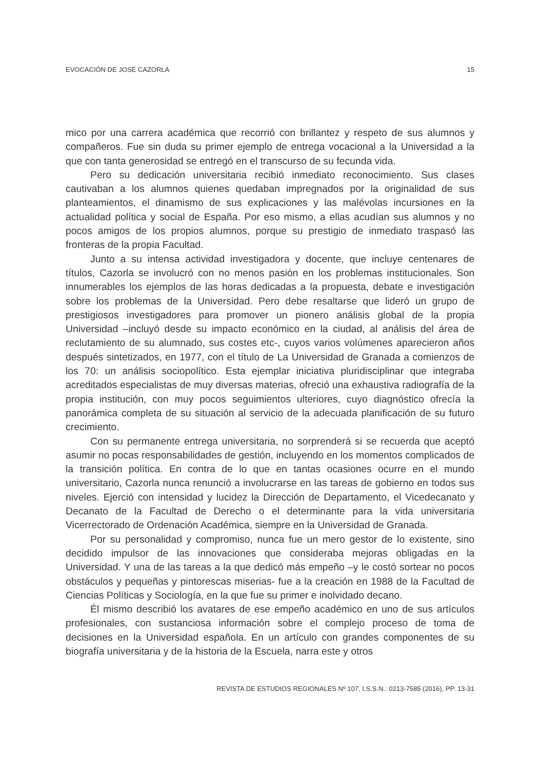EVOCACIÓN DE JOSÉ CAZORLA 15
mico por una carrera académica que recorrió con brillantez y respeto de sus alumnos y compañeros. Fue sin duda su primer ejemplo de entrega vocacional a la Universidad a la que con tanta generosidad se entregó en el transcurso de su fecunda vida.
Pero su dedicación universitaria recibió inmediato reconocimiento. Sus clases cautivaban a los alumnos quienes quedaban impregnados por la originalidad de sus planteamientos, el dinamismo de sus explicaciones y las malévolas incursiones en la actualidad política y social de España. Por eso mismo, a ellas acudían sus alumnos y no pocos amigos de los propios alumnos, porque su prestigio de inmediato traspasó las fronteras de la propia Facultad.
Junto a su intensa actividad investigadora y docente, que incluye centenares de títulos, Cazorla se involucró con no menos pasión en los problemas institucionales. Son innumerables los ejemplos de las horas dedicadas a la propuesta, debate e investigación sobre los problemas de la Universidad. Pero debe resaltarse que lideró un grupo de prestigiosos investigadores para promover un pionero análisis global de la propia Universidad –incluyó desde su impacto económico en la ciudad, al análisis del área de reclutamiento de su alumnado, sus costes etc-, cuyos varios volúmenes aparecieron años después sintetizados, en 1977, con el título de La Universidad de Granada a comienzos de los 70: un análisis sociopolítico. Esta ejemplar iniciativa pluridisciplinar que integraba acreditados especialistas de muy diversas materias, ofreció una exhaustiva radiografía de la propia institución, con muy pocos seguimientos ulteriores, cuyo diagnóstico ofrecía la panorámica completa de su situación al servicio de la adecuada planificación de su futuro crecimiento.
Con su permanente entrega universitaria, no sorprenderá si se recuerda que aceptó asumir no pocas responsabilidades de gestión, incluyendo en los momentos complicados de la transición política. En contra de lo que en tantas ocasiones ocurre en el mundo universitario, Cazorla nunca renunció a involucrarse en las tareas de gobierno en todos sus niveles. Ejerció con intensidad y lucidez la Dirección de Departamento, el Vicedecanato y Decanato de la Facultad de Derecho o el determinante para la vida universitaria Vicerrectorado de Ordenación Académica, siempre en la Universidad de Granada.
Por su personalidad y compromiso, nunca fue un mero gestor de lo existente, sino decidido impulsor de las innovaciones que consideraba mejoras obligadas en la Universidad. Y una de las tareas a la que dedicó más empeño –y le costó sortear no pocos obstáculos y pequeñas y pintorescas miserias- fue a la creación en 1988 de la Facultad de Ciencias Políticas y Sociología, en la que fue su primer e inolvidado decano.
Él mismo describió los avatares de ese empeño académico en uno de sus artículos profesionales, con sustanciosa información sobre el complejo proceso de toma de decisiones en la Universidad española. En un artículo con grandes componentes de su biografía universitaria y de la historia de la Escuela, narra este y otros
REVISTA DE ESTUDIOS REGIONALES Nº 107, I.S.S.N.: 0213-7585 (2016), PP. 13-31